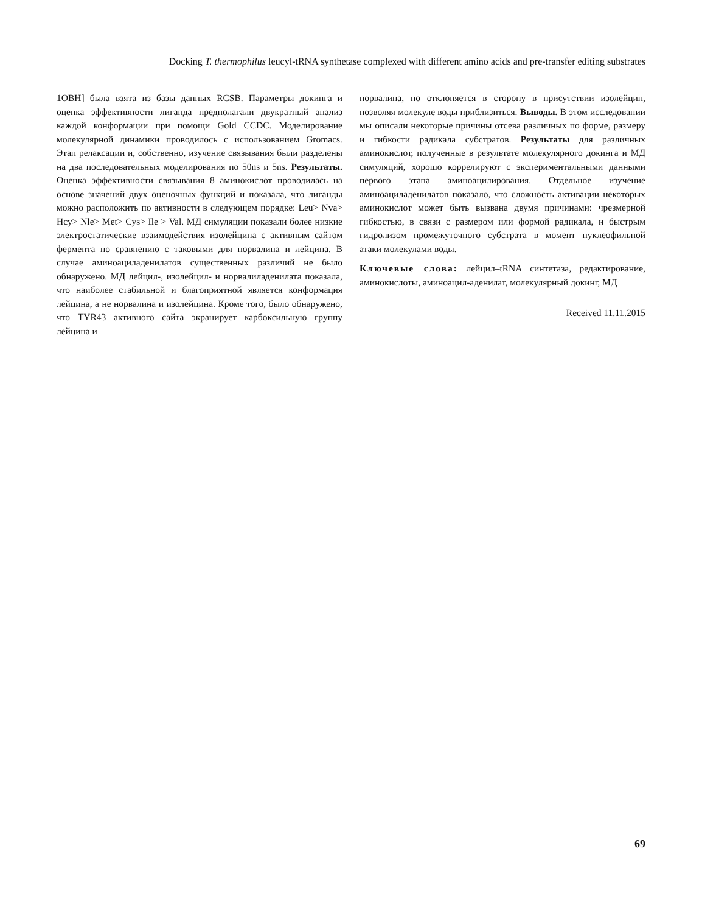Docking T. thermophilus leucyl-tRNA synthetase complexed with different amino acids and pre-transfer editing substrates
1OBH] была взята из базы данных RCSB. Параметры докинга и оценка эффективности лиганда предполагали двукратный анализ каждой конформации при помощи Gold CCDC. Моделирование молекулярной динамики проводилось с использованием Gromacs. Этап релаксации и, собственно, изучение связывания были разделены на два последовательных моделирования по 50ns и 5ns. Результаты. Оценка эффективности связывания 8 аминокислот проводилась на основе значений двух оценочных функций и показала, что лиганды можно расположить по активности в следующем порядке: Leu> Nva> Hcy> Nle> Met> Cys> Ile > Val. МД симуляции показали более низкие электростатические взаимодействия изолейцина с активным сайтом фермента по сравнению с таковыми для норвалина и лейцина. В случае аминоациладенилатов существенных различий не было обнаружено. МД лейцил-, изолейцил- и норвалиладенилата показала, что наиболее стабильной и благоприятной является конформация лейцина, а не норвалина и изолейцина. Кроме того, было обнаружено, что TYR43 активного сайта экранирует карбоксильную группу лейцина и
норвалина, но отклоняется в сторону в присутствии изолейцин, позволяя молекуле воды приблизиться. Выводы. В этом исследовании мы описали некоторые причины отсева различных по форме, размеру и гибкости радикала субстратов. Результаты для различных аминокислот, полученные в результате молекулярного докинга и МД симуляций, хорошо коррелируют с экспериментальными данными первого этапа аминоацилирования. Отдельное изучение аминоациладенилатов показало, что сложность активации некоторых аминокислот может быть вызвана двумя причинами: чрезмерной гибкостью, в связи с размером или формой радикала, и быстрым гидролизом промежуточного субстрата в момент нуклеофильной атаки молекулами воды.
Ключевые слова: лейцил–tRNA синтетаза, редактирование, аминокислоты, аминоацил-аденилат, молекулярный докинг, МД
Received 11.11.2015
69